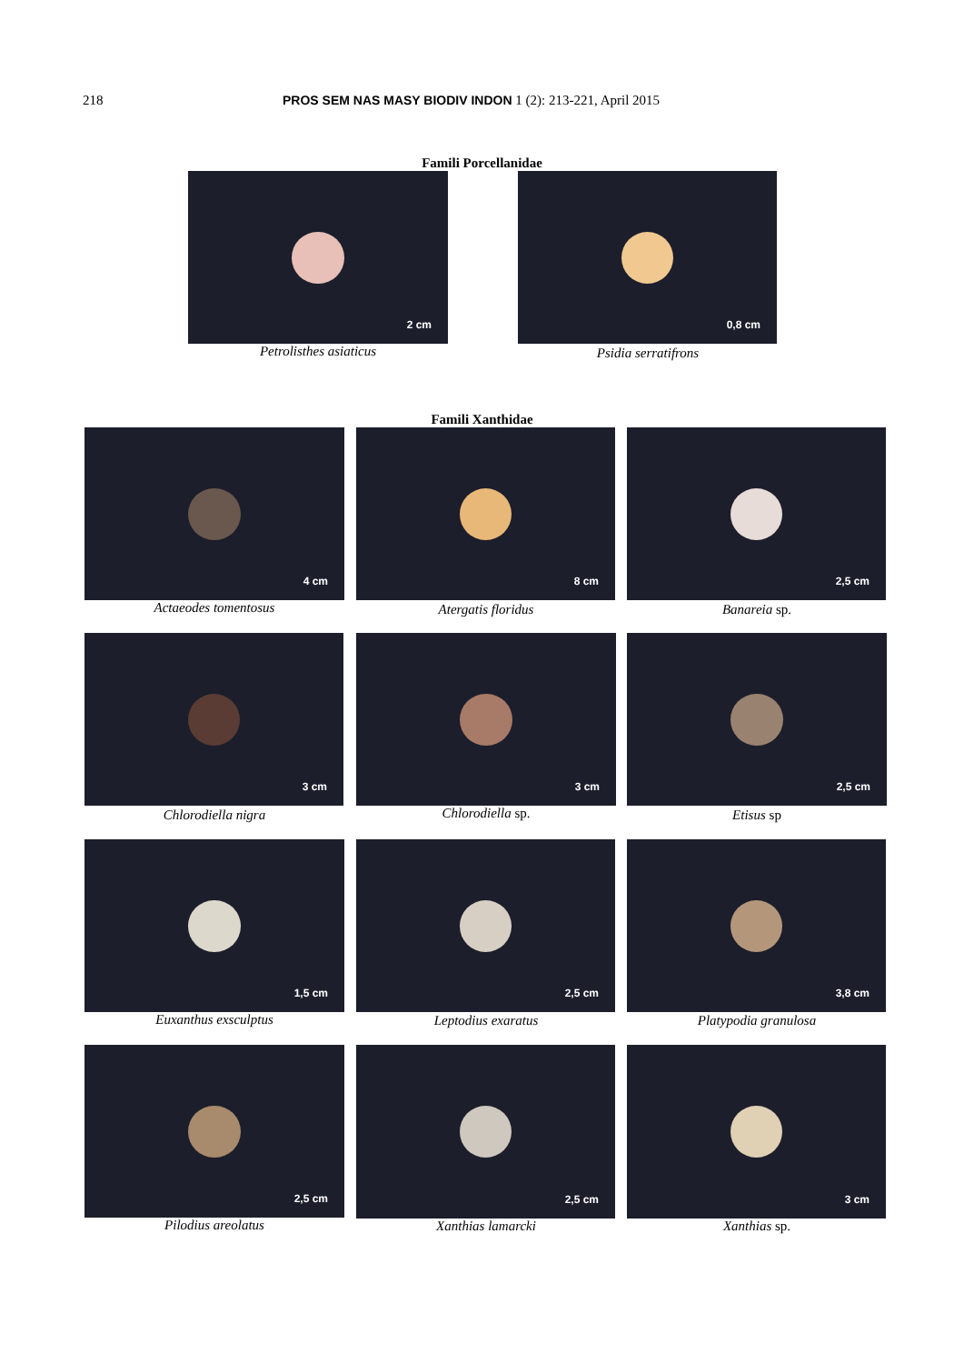218 PROS SEM NAS MASY BIODIV INDON 1 (2): 213-221, April 2015
Famili Porcellanidae
2 cm
Petrolisthes asiaticus
0,8 cm
Psidia serratifrons
Famili Xanthidae
4 cm
Actaeodes tomentosus
8 cm
Atergatis floridus
2,5 cm
Banareia sp.
3 cm
Chlorodiella nigra
3 cm
Chlorodiella sp.
2,5 cm
Etisus sp
1,5 cm
Euxanthus exsculptus
2,5 cm
Leptodius exaratus
3,8 cm
Platypodia granulosa
2,5 cm
Pilodius areolatus
2,5 cm
Xanthias lamarcki
3 cm
Xanthias sp.